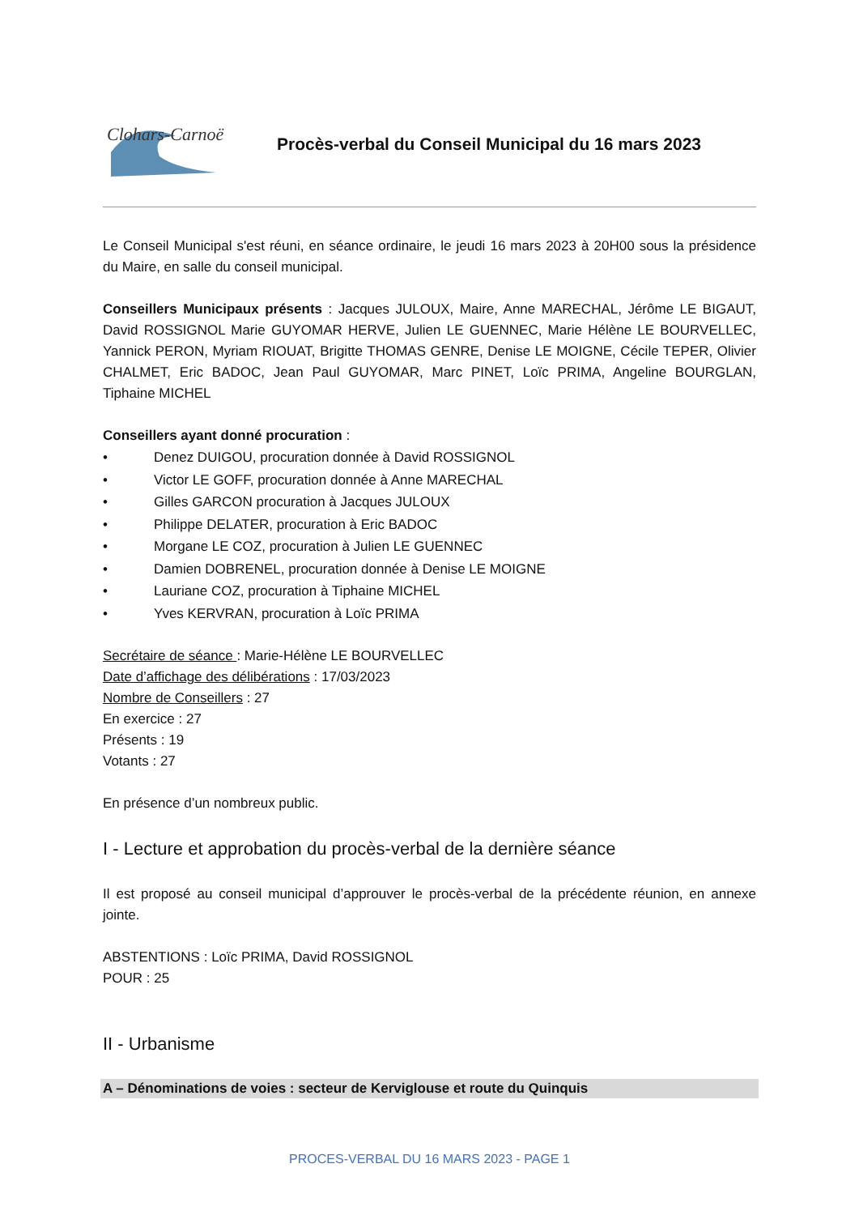Clohars-Carnoët
Procès-verbal du Conseil Municipal du 16 mars 2023
Le Conseil Municipal s'est réuni, en séance ordinaire, le jeudi 16 mars 2023 à 20H00 sous la présidence du Maire, en salle du conseil municipal.
Conseillers Municipaux présents : Jacques JULOUX, Maire, Anne MARECHAL, Jérôme LE BIGAUT, David ROSSIGNOL Marie GUYOMAR HERVE, Julien LE GUENNEC, Marie Hélène LE BOURVELLEC, Yannick PERON, Myriam RIOUAT, Brigitte THOMAS GENRE, Denise LE MOIGNE, Cécile TEPER, Olivier CHALMET, Eric BADOC, Jean Paul GUYOMAR, Marc PINET, Loïc PRIMA, Angeline BOURGLAN, Tiphaine MICHEL
Conseillers ayant donné procuration :
• Denez DUIGOU, procuration donnée à David ROSSIGNOL
• Victor LE GOFF, procuration donnée à Anne MARECHAL
• Gilles GARCON procuration à Jacques JULOUX
• Philippe DELATER, procuration à Eric BADOC
• Morgane LE COZ, procuration à Julien LE GUENNEC
• Damien DOBRENEL, procuration donnée à Denise LE MOIGNE
• Lauriane COZ, procuration à Tiphaine MICHEL
• Yves KERVRAN, procuration à Loïc PRIMA
Secrétaire de séance : Marie-Hélène LE BOURVELLEC
Date d’affichage des délibérations : 17/03/2023
Nombre de Conseillers : 27
En exercice : 27
Présents : 19
Votants : 27
En présence d’un nombreux public.
I - Lecture et approbation du procès-verbal de la dernière séance
Il est proposé au conseil municipal d’approuver le procès-verbal de la précédente réunion, en annexe jointe.
ABSTENTIONS : Loïc PRIMA, David ROSSIGNOL
POUR : 25
II - Urbanisme
A – Dénominations de voies : secteur de Kerviglouse et route du Quinquis
PROCES-VERBAL DU 16 MARS 2023 - PAGE 1